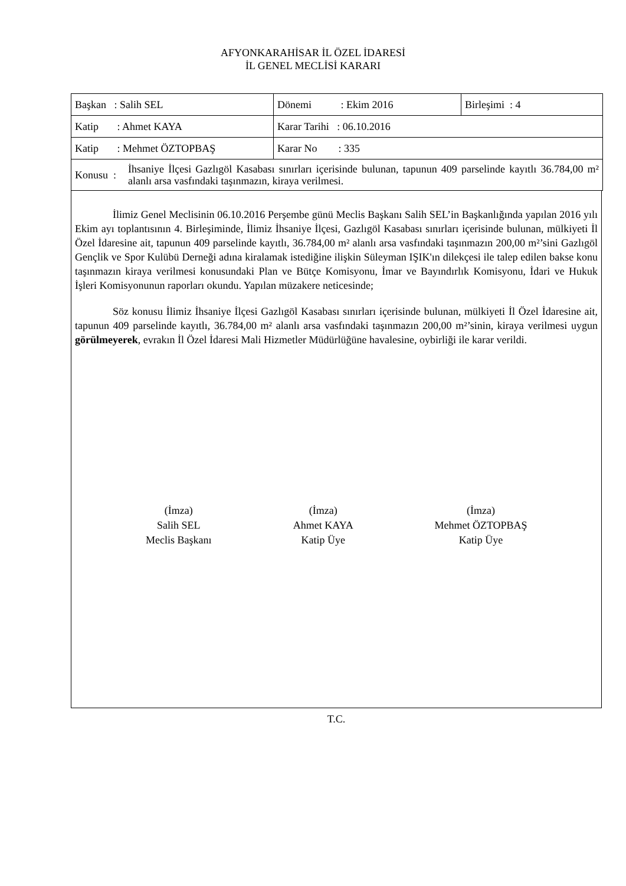AFYONKARAHİSAR İL ÖZEL İDARESİ
İL GENEL MECLİSİ KARARI
| Başkan : Salih SEL | Dönemi : Ekim 2016 | Birleşimi : 4 |
| Katip : Ahmet KAYA | Karar Tarihi : 06.10.2016 | |
| Katip : Mehmet ÖZTOPBAŞ | Karar No : 335 | |
| Konusu : İhsaniye İlçesi Gazlıgöl Kasabası sınırları içerisinde bulunan, tapunun 409 parselinde kayıtlı 36.784,00 m² alanlı arsa vasfındaki taşınmazın, kiraya verilmesi. | | |
İlimiz Genel Meclisinin 06.10.2016 Perşembe günü Meclis Başkanı Salih SEL’in Başkanlığında yapılan 2016 yılı Ekim ayı toplantısının 4. Birleşiminde, İlimiz İhsaniye İlçesi, Gazlıgöl Kasabası sınırları içerisinde bulunan, mülkiyeti İl Özel İdaresine ait, tapunun 409 parselinde kayıtlı, 36.784,00 m² alanlı arsa vasfındaki taşınmazın 200,00 m²’sini Gazlıgöl Gençlik ve Spor Kulübü Derneği adına kiralamak istediğine ilişkin Süleyman IŞIK'ın dilekçesi ile talep edilen bakse konu taşınmazın kiraya verilmesi konusundaki Plan ve Bütçe Komisyonu, İmar ve Bayındırlık Komisyonu, İdari ve Hukuk İşleri Komisyonunun raporları okundu. Yapılan müzakere neticesinde;
Söz konusu İlimiz İhsaniye İlçesi Gazlıgöl Kasabası sınırları içerisinde bulunan, mülkiyeti İl Özel İdaresine ait, tapunun 409 parselinde kayıtlı, 36.784,00 m² alanlı arsa vasfındaki taşınmazın 200,00 m²’sinin, kiraya verilmesi uygun görülmeyerek, evrakın İl Özel İdaresi Mali Hizmetler Müdürlüğüne havalesine, oybirliği ile karar verildi.
(İmza)
Salih SEL
Meclis Başkanı
(İmza)
Ahmet KAYA
Katip Üye
(İmza)
Mehmet ÖZTOPBAŞ
Katip Üye
T.C.